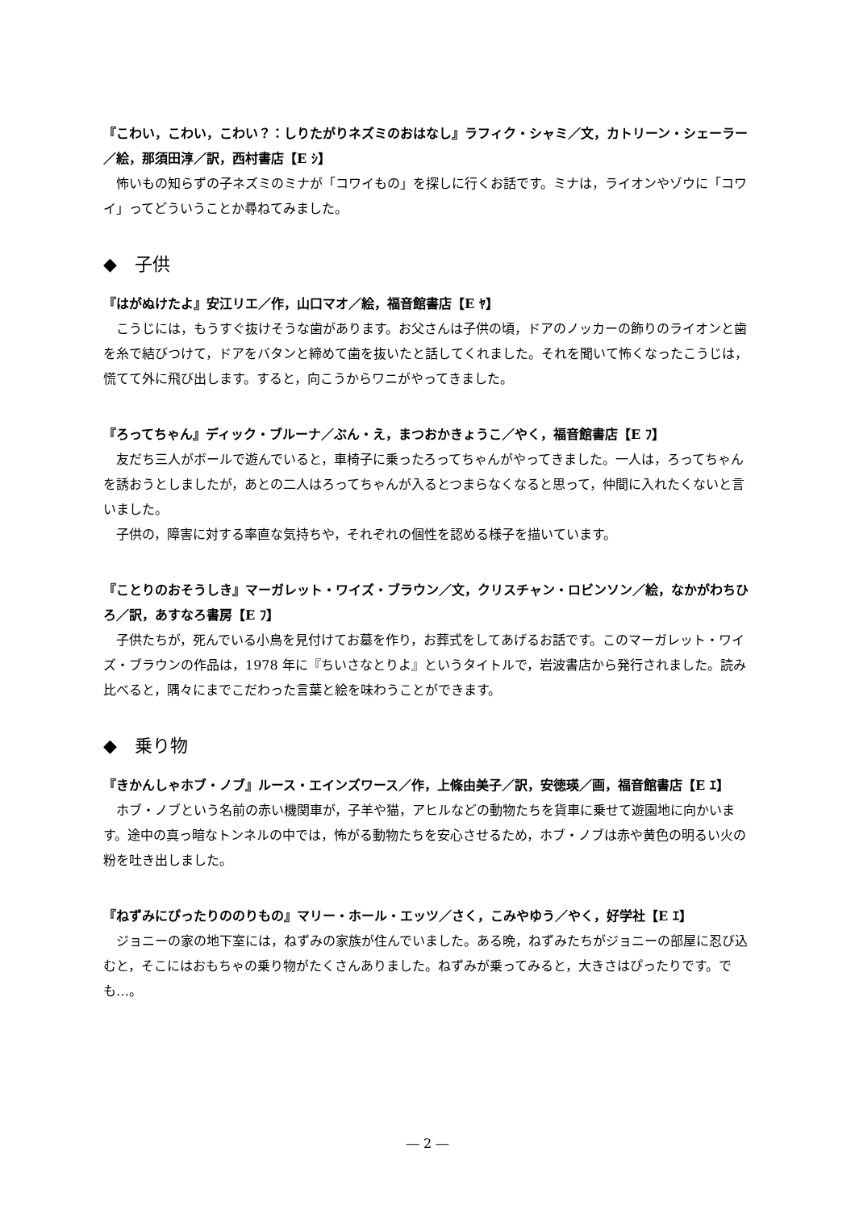『こわい，こわい，こわい？：しりたがりネズミのおはなし』ラフィク・シャミ／文，カトリーン・シェーラー／絵，那須田淳／訳，西村書店【E ｼ】
怖いもの知らずの子ネズミのミナが「コワイもの」を探しに行くお話です。ミナは，ライオンやゾウに「コワイ」ってどういうことか尋ねてみました。
◆　子供
『はがぬけたよ』安江リエ／作，山口マオ／絵，福音館書店【E ﾔ】
こうじには，もうすぐ抜けそうな歯があります。お父さんは子供の頃，ドアのノッカーの飾りのライオンと歯を糸で結びつけて，ドアをバタンと締めて歯を抜いたと話してくれました。それを聞いて怖くなったこうじは，慌てて外に飛び出します。すると，向こうからワニがやってきました。
『ろってちゃん』ディック・ブルーナ／ぶん・え，まつおかきょうこ／やく，福音館書店【E ﾌ】
友だち三人がボールで遊んでいると，車椅子に乗ったろってちゃんがやってきました。一人は，ろってちゃんを誘おうとしましたが，あとの二人はろってちゃんが入るとつまらなくなると思って，仲間に入れたくないと言いました。
子供の，障害に対する率直な気持ちや，それぞれの個性を認める様子を描いています。
『ことりのおそうしき』マーガレット・ワイズ・ブラウン／文，クリスチャン・ロビンソン／絵，なかがわちひろ／訳，あすなろ書房【E ﾌ】
子供たちが，死んでいる小鳥を見付けてお墓を作り，お葬式をしてあげるお話です。このマーガレット・ワイズ・ブラウンの作品は，1978 年に『ちいさなとりよ』というタイトルで，岩波書店から発行されました。読み比べると，隅々にまでこだわった言葉と絵を味わうことができます。
◆　乗り物
『きかんしゃホブ・ノブ』ルース・エインズワース／作，上條由美子／訳，安徳瑛／画，福音館書店【E ｴ】
ホブ・ノブという名前の赤い機関車が，子羊や猫，アヒルなどの動物たちを貨車に乗せて遊園地に向かいます。途中の真っ暗なトンネルの中では，怖がる動物たちを安心させるため，ホブ・ノブは赤や黄色の明るい火の粉を吐き出しました。
『ねずみにぴったりののりもの』マリー・ホール・エッツ／さく，こみやゆう／やく，好学社【E ｴ】
ジョニーの家の地下室には，ねずみの家族が住んでいました。ある晩，ねずみたちがジョニーの部屋に忍び込むと，そこにはおもちゃの乗り物がたくさんありました。ねずみが乗ってみると，大きさはぴったりです。でも…。
― 2 ―